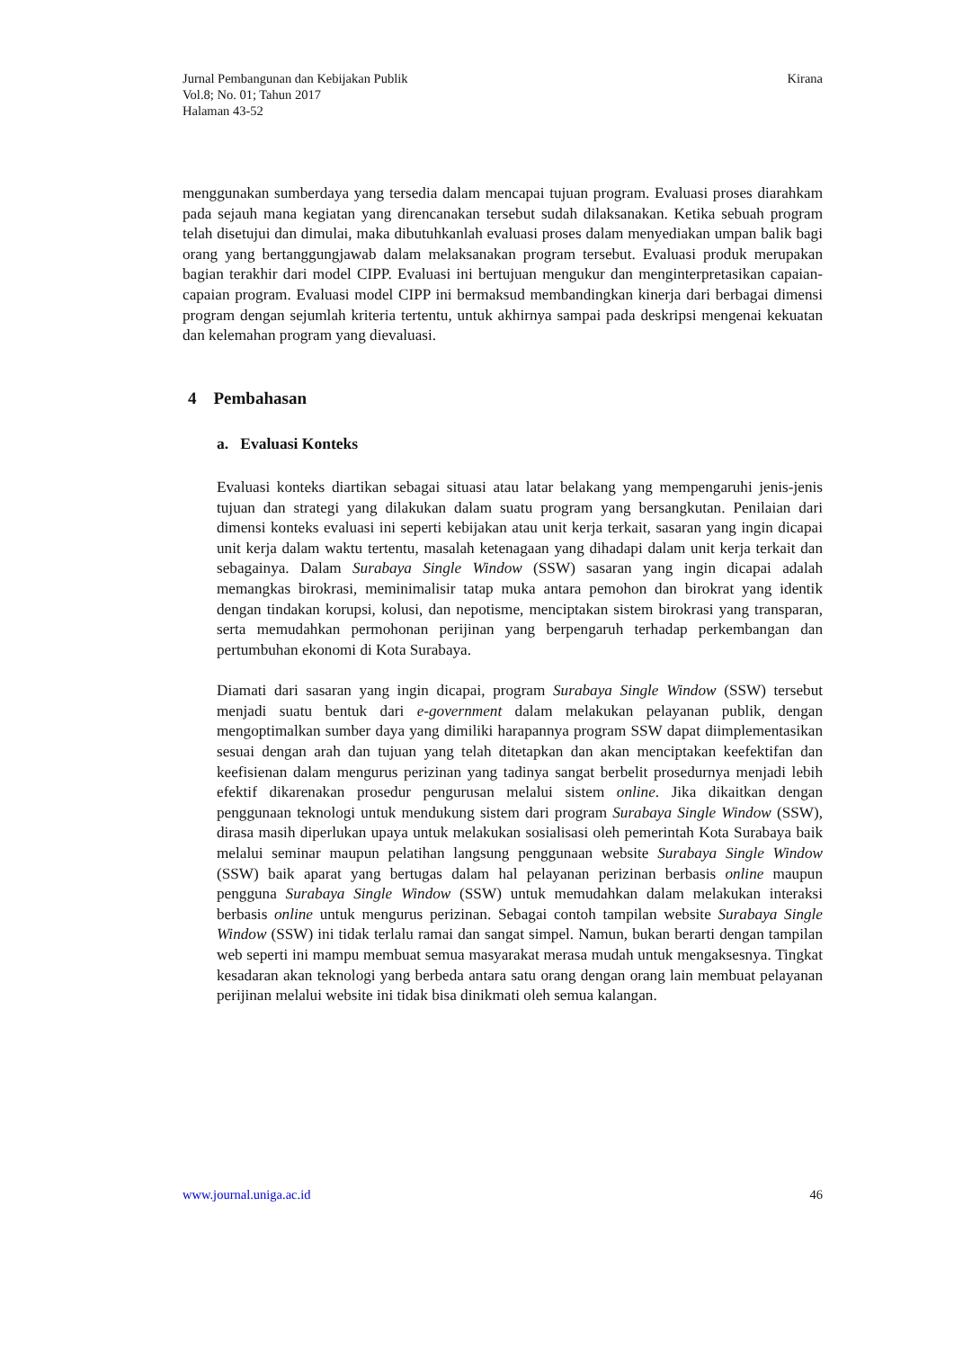Jurnal Pembangunan dan Kebijakan Publik
Vol.8; No. 01; Tahun 2017
Halaman 43-52
Kirana
menggunakan sumberdaya yang tersedia dalam mencapai tujuan program. Evaluasi proses diarahkam pada sejauh mana kegiatan yang direncanakan tersebut sudah dilaksanakan. Ketika sebuah program telah disetujui dan dimulai, maka dibutuhkanlah evaluasi proses dalam menyediakan umpan balik bagi orang yang bertanggungjawab dalam melaksanakan program tersebut. Evaluasi produk merupakan bagian terakhir dari model CIPP. Evaluasi ini bertujuan mengukur dan menginterpretasikan capaian-capaian program. Evaluasi model CIPP ini bermaksud membandingkan kinerja dari berbagai dimensi program dengan sejumlah kriteria tertentu, untuk akhirnya sampai pada deskripsi mengenai kekuatan dan kelemahan program yang dievaluasi.
4 Pembahasan
a. Evaluasi Konteks
Evaluasi konteks diartikan sebagai situasi atau latar belakang yang mempengaruhi jenis-jenis tujuan dan strategi yang dilakukan dalam suatu program yang bersangkutan. Penilaian dari dimensi konteks evaluasi ini seperti kebijakan atau unit kerja terkait, sasaran yang ingin dicapai unit kerja dalam waktu tertentu, masalah ketenagaan yang dihadapi dalam unit kerja terkait dan sebagainya. Dalam Surabaya Single Window (SSW) sasaran yang ingin dicapai adalah memangkas birokrasi, meminimalisir tatap muka antara pemohon dan birokrat yang identik dengan tindakan korupsi, kolusi, dan nepotisme, menciptakan sistem birokrasi yang transparan, serta memudahkan permohonan perijinan yang berpengaruh terhadap perkembangan dan pertumbuhan ekonomi di Kota Surabaya.
Diamati dari sasaran yang ingin dicapai, program Surabaya Single Window (SSW) tersebut menjadi suatu bentuk dari e-government dalam melakukan pelayanan publik, dengan mengoptimalkan sumber daya yang dimiliki harapannya program SSW dapat diimplementasikan sesuai dengan arah dan tujuan yang telah ditetapkan dan akan menciptakan keefektifan dan keefisienan dalam mengurus perizinan yang tadinya sangat berbelit prosedurnya menjadi lebih efektif dikarenakan prosedur pengurusan melalui sistem online. Jika dikaitkan dengan penggunaan teknologi untuk mendukung sistem dari program Surabaya Single Window (SSW), dirasa masih diperlukan upaya untuk melakukan sosialisasi oleh pemerintah Kota Surabaya baik melalui seminar maupun pelatihan langsung penggunaan website Surabaya Single Window (SSW) baik aparat yang bertugas dalam hal pelayanan perizinan berbasis online maupun pengguna Surabaya Single Window (SSW) untuk memudahkan dalam melakukan interaksi berbasis online untuk mengurus perizinan. Sebagai contoh tampilan website Surabaya Single Window (SSW) ini tidak terlalu ramai dan sangat simpel. Namun, bukan berarti dengan tampilan web seperti ini mampu membuat semua masyarakat merasa mudah untuk mengaksesnya. Tingkat kesadaran akan teknologi yang berbeda antara satu orang dengan orang lain membuat pelayanan perijinan melalui website ini tidak bisa dinikmati oleh semua kalangan.
www.journal.uniga.ac.id 46